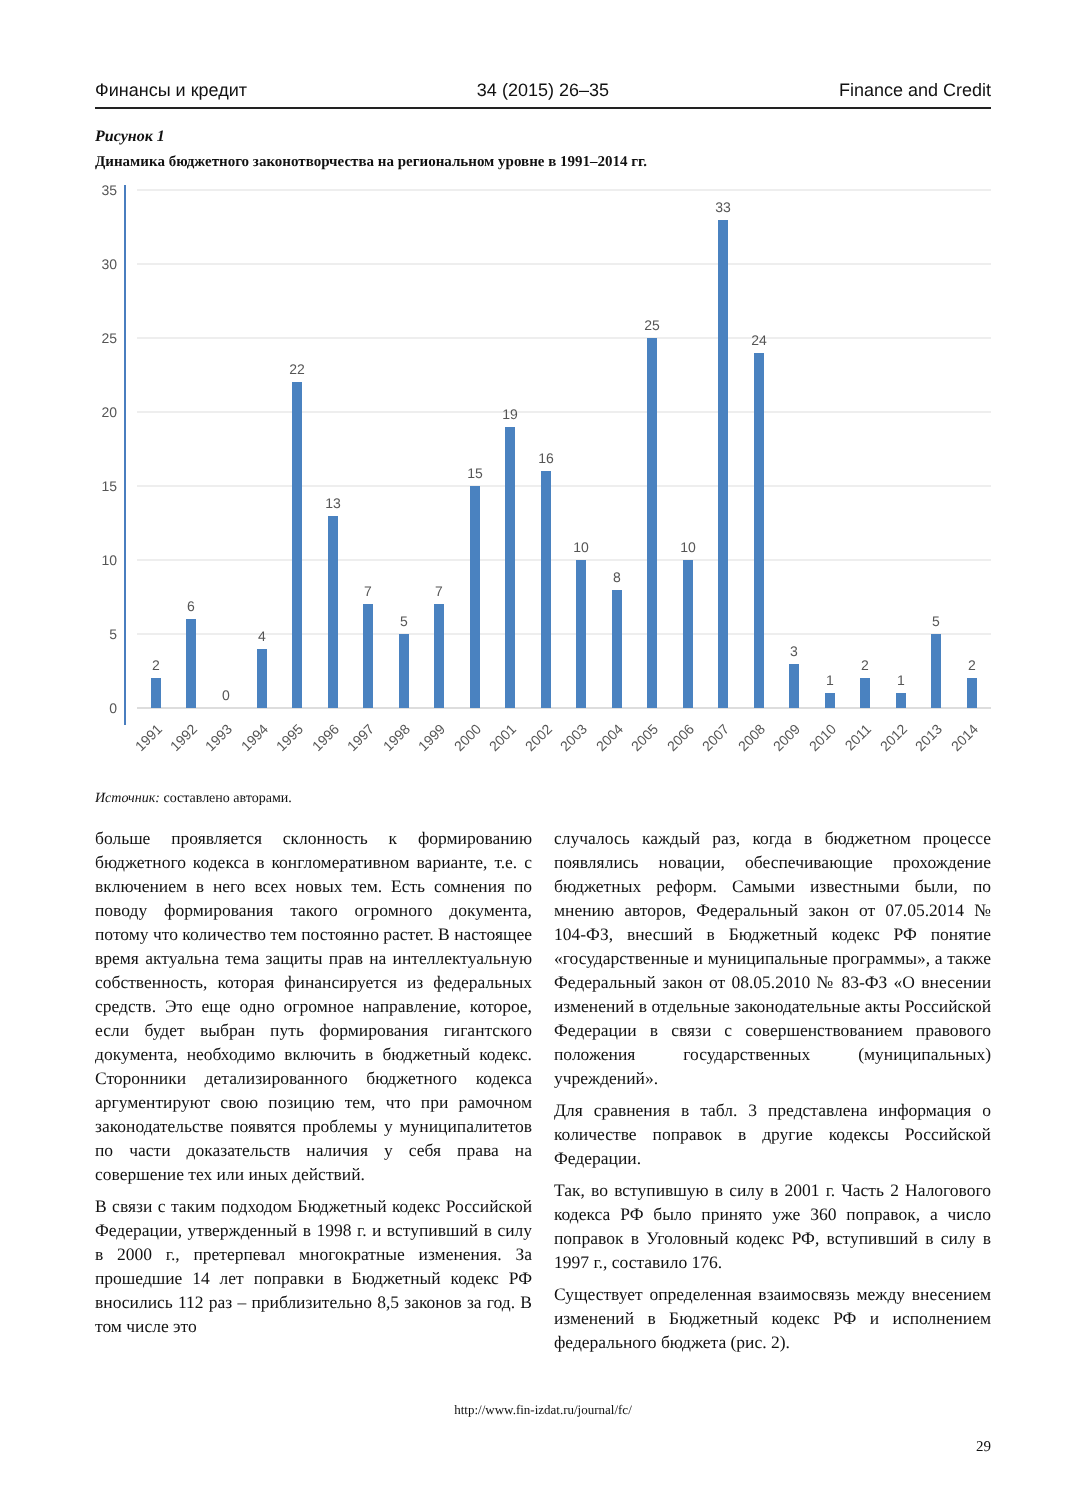Финансы и кредит 34 (2015) 26–35 Finance and Credit
Рисунок 1
Динамика бюджетного законотворчества на региональном уровне в 1991–2014 гг.
35
30
25
20
15
10
5
0
2
6
0
4
22
13
7
5
7
15
19
16
10
8
25
10
33
24
3
1
2
1
5
2
1991
1992
1993
1994
1995
1996
1997
1998
1999
2000
2001
2002
2003
2004
2005
2006
2007
2008
2009
2010
2011
2012
2013
2014
Источник: составлено авторами.
больше проявляется склонность к формированию бюджетного кодекса в конгломеративном варианте, т.е. с включением в него всех новых тем. Есть сомнения по поводу формирования такого огромного документа, потому что количество тем постоянно растет. В настоящее время актуальна тема защиты прав на интеллектуальную собственность, которая финансируется из федеральных средств. Это еще одно огромное направление, которое, если будет выбран путь формирования гигантского документа, необходимо включить в бюджетный кодекс. Сторонники детализированного бюджетного кодекса аргументируют свою позицию тем, что при рамочном законодательстве появятся проблемы у муниципалитетов по части доказательств наличия у себя права на совершение тех или иных действий.
В связи с таким подходом Бюджетный кодекс Российской Федерации, утвержденный в 1998 г. и вступивший в силу в 2000 г., претерпевал многократные изменения. За прошедшие 14 лет поправки в Бюджетный кодекс РФ вносились 112 раз – приблизительно 8,5 законов за год. В том числе это
случалось каждый раз, когда в бюджетном процессе появлялись новации, обеспечивающие прохождение бюджетных реформ. Самыми известными были, по мнению авторов, Федеральный закон от 07.05.2014 № 104-ФЗ, внесший в Бюджетный кодекс РФ понятие «государственные и муниципальные программы», а также Федеральный закон от 08.05.2010 № 83-ФЗ «О внесении изменений в отдельные законодательные акты Российской Федерации в связи с совершенствованием правового положения государственных (муниципальных) учреждений».
Для сравнения в табл. 3 представлена информация о количестве поправок в другие кодексы Российской Федерации.
Так, во вступившую в силу в 2001 г. Часть 2 Налогового кодекса РФ было принято уже 360 поправок, а число поправок в Уголовный кодекс РФ, вступивший в силу в 1997 г., составило 176.
Существует определенная взаимосвязь между внесением изменений в Бюджетный кодекс РФ и исполнением федерального бюджета (рис. 2).
http://www.fin-izdat.ru/journal/fc/
29